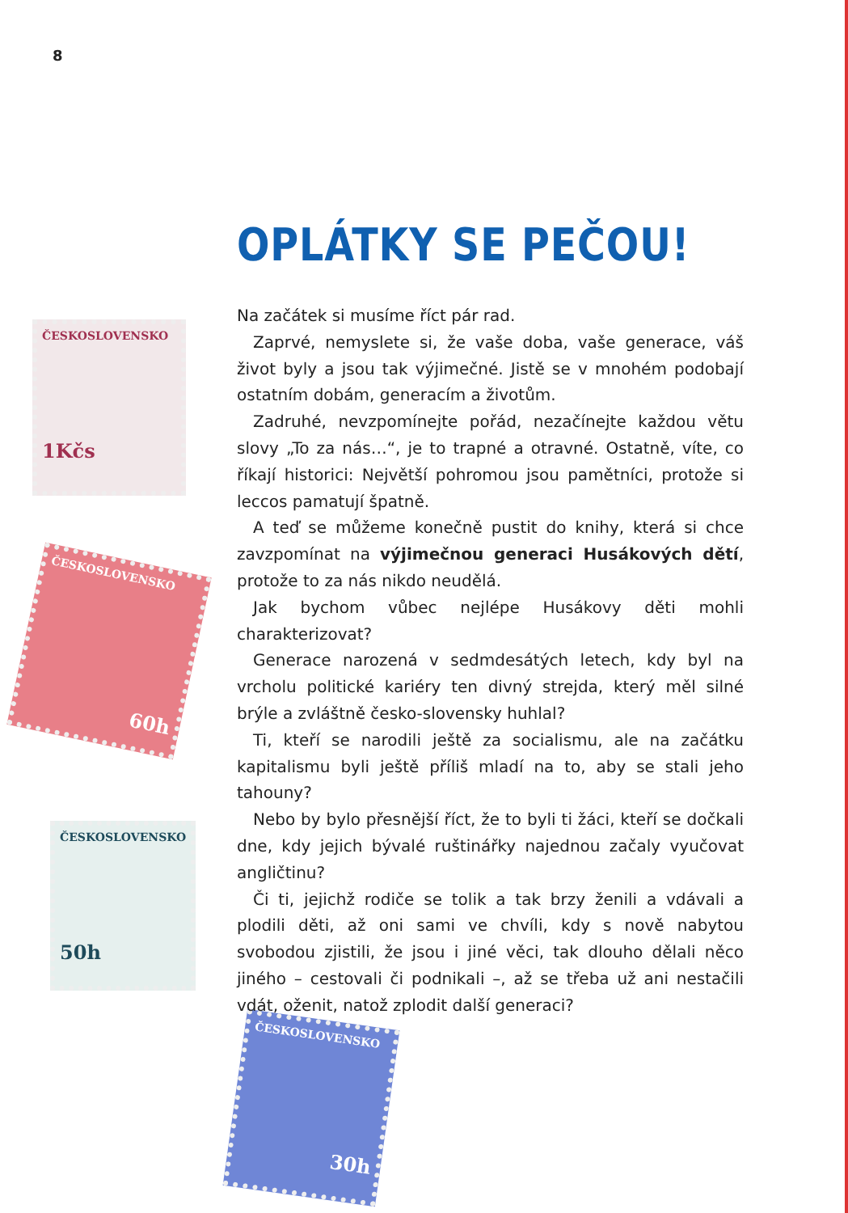8
OPLÁTKY SE PEČOU!
ČESKOSLOVENSKO
1Kčs
ČESKOSLOVENSKO
60h
ČESKOSLOVENSKO
50h
ČESKOSLOVENSKO
30h
Na začátek si musíme říct pár rad.
Zaprvé, nemyslete si, že vaše doba, vaše generace, váš život byly a jsou tak výjimečné. Jistě se v mnohém podobají ostatním dobám, generacím a životům.
Zadruhé, nevzpomínejte pořád, nezačínejte každou větu slovy „To za nás…“, je to trapné a otravné. Ostatně, víte, co říkají historici: Největší pohromou jsou pamětníci, protože si leccos pamatují špatně.
A teď se můžeme konečně pustit do knihy, která si chce zavzpomínat na výjimečnou generaci Husákových dětí, protože to za nás nikdo neudělá.
Jak bychom vůbec nejlépe Husákovy děti mohli charakterizovat?
Generace narozená v sedmdesátých letech, kdy byl na vrcholu politické kariéry ten divný strejda, který měl silné brýle a zvláštně česko-slovensky huhlal?
Ti, kteří se narodili ještě za socialismu, ale na začátku kapitalismu byli ještě příliš mladí na to, aby se stali jeho tahouny?
Nebo by bylo přesnější říct, že to byli ti žáci, kteří se dočkali dne, kdy jejich bývalé ruštinářky najednou začaly vyučovat angličtinu?
Či ti, jejichž rodiče se tolik a tak brzy ženili a vdávali a plodili děti, až oni sami ve chvíli, kdy s nově nabytou svobodou zjistili, že jsou i jiné věci, tak dlouho dělali něco jiného – cestovali či podnikali –, až se třeba už ani nestačili vdát, oženit, natož zplodit další generaci?